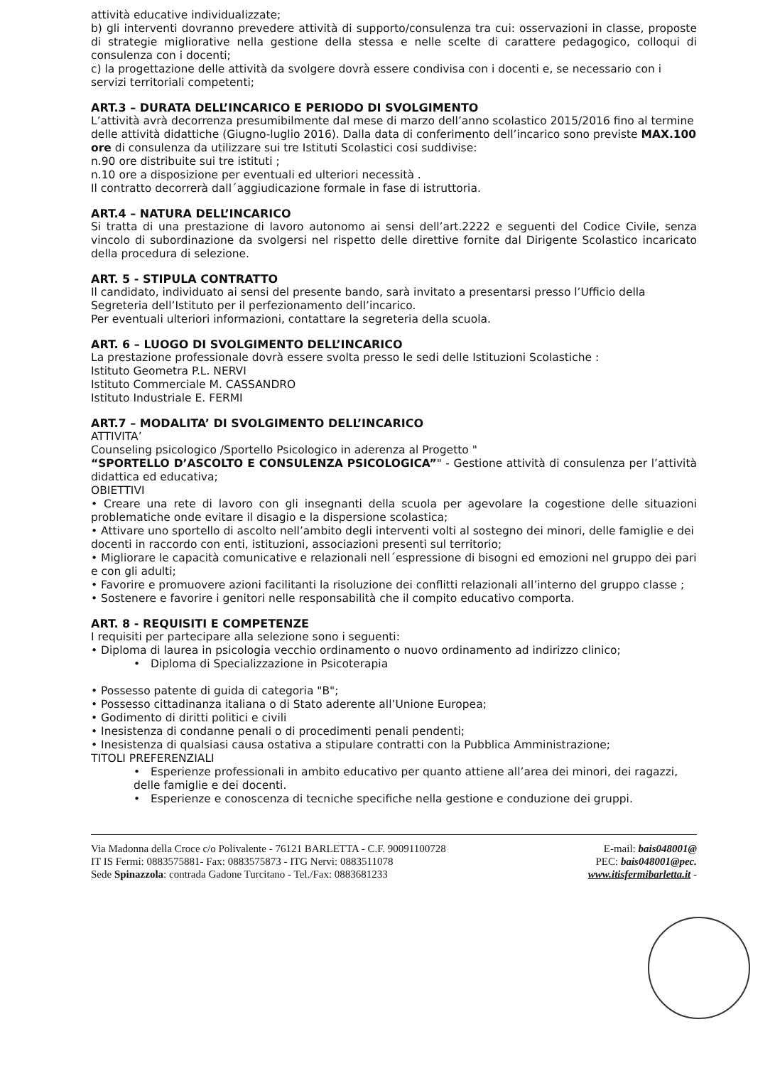attività educative individualizzate;
b) gli interventi dovranno prevedere attività di supporto/consulenza tra cui: osservazioni in classe, proposte di strategie migliorative nella gestione della stessa e nelle scelte di carattere pedagogico, colloqui di consulenza con i docenti;
c) la progettazione delle attività da svolgere dovrà essere condivisa con i docenti e, se necessario con i servizi territoriali competenti;
ART.3 – DURATA DELL’INCARICO E PERIODO DI SVOLGIMENTO
L’attività avrà decorrenza presumibilmente dal mese di marzo dell’anno scolastico 2015/2016 fino al termine delle attività didattiche (Giugno-luglio 2016). Dalla data di conferimento dell’incarico sono previste MAX.100 ore di consulenza da utilizzare sui tre Istituti Scolastici cosi suddivise:
n.90 ore distribuite sui tre istituti ;
n.10 ore a disposizione per eventuali ed ulteriori necessità .
Il contratto decorrerà dall´aggiudicazione formale in fase di istruttoria.
ART.4 – NATURA DELL’INCARICO
Si tratta di una prestazione di lavoro autonomo ai sensi dell’art.2222 e seguenti del Codice Civile, senza vincolo di subordinazione da svolgersi nel rispetto delle direttive fornite dal Dirigente Scolastico incaricato della procedura di selezione.
ART. 5 - STIPULA CONTRATTO
Il candidato, individuato ai sensi del presente bando, sarà invitato a presentarsi presso l’Ufficio della Segreteria dell’Istituto per il perfezionamento dell’incarico.
Per eventuali ulteriori informazioni, contattare la segreteria della scuola.
ART. 6 – LUOGO DI SVOLGIMENTO DELL’INCARICO
La prestazione professionale dovrà essere svolta presso le sedi delle Istituzioni Scolastiche :
Istituto Geometra P.L. NERVI
Istituto Commerciale M. CASSANDRO
Istituto Industriale E. FERMI
ART.7 – MODALITA’ DI SVOLGIMENTO DELL’INCARICO
ATTIVITA’
Counseling psicologico /Sportello Psicologico in aderenza al Progetto "
“SPORTELLO D’ASCOLTO E CONSULENZA PSICOLOGICA”" - Gestione attività di consulenza per l’attività didattica ed educativa;
OBIETTIVI
• Creare una rete di lavoro con gli insegnanti della scuola per agevolare la cogestione delle situazioni problematiche onde evitare il disagio e la dispersione scolastica;
• Attivare uno sportello di ascolto nell’ambito degli interventi volti al sostegno dei minori, delle famiglie e dei docenti in raccordo con enti, istituzioni, associazioni presenti sul territorio;
• Migliorare le capacità comunicative e relazionali nell´espressione di bisogni ed emozioni nel gruppo dei pari e con gli adulti;
• Favorire e promuovere azioni facilitanti la risoluzione dei conflitti relazionali all’interno del gruppo classe ;
• Sostenere e favorire i genitori nelle responsabilità che il compito educativo comporta.
ART. 8 - REQUISITI E COMPETENZE
I requisiti per partecipare alla selezione sono i seguenti:
• Diploma di laurea in psicologia vecchio ordinamento o nuovo ordinamento ad indirizzo clinico;
• Diploma di Specializzazione in Psicoterapia
• Possesso patente di guida di categoria "B";
• Possesso cittadinanza italiana o di Stato aderente all’Unione Europea;
• Godimento di diritti politici e civili
• Inesistenza di condanne penali o di procedimenti penali pendenti;
• Inesistenza di qualsiasi causa ostativa a stipulare contratti con la Pubblica Amministrazione;
TITOLI PREFERENZIALI
• Esperienze professionali in ambito educativo per quanto attiene all’area dei minori, dei ragazzi, delle famiglie e dei docenti.
• Esperienze e conoscenza di tecniche specifiche nella gestione e conduzione dei gruppi.
Via Madonna della Croce c/o Polivalente - 76121 BARLETTA - C.F. 90091100728
IT IS Fermi: 0883575881- Fax: 0883575873 - ITG Nervi: 0883511078
Sede Spinazzola: contrada Gadone Turcitano - Tel./Fax: 0883681233
E-mail: bais048001@
PEC: bais048001@pec.
www.itisfermibarletta.it -